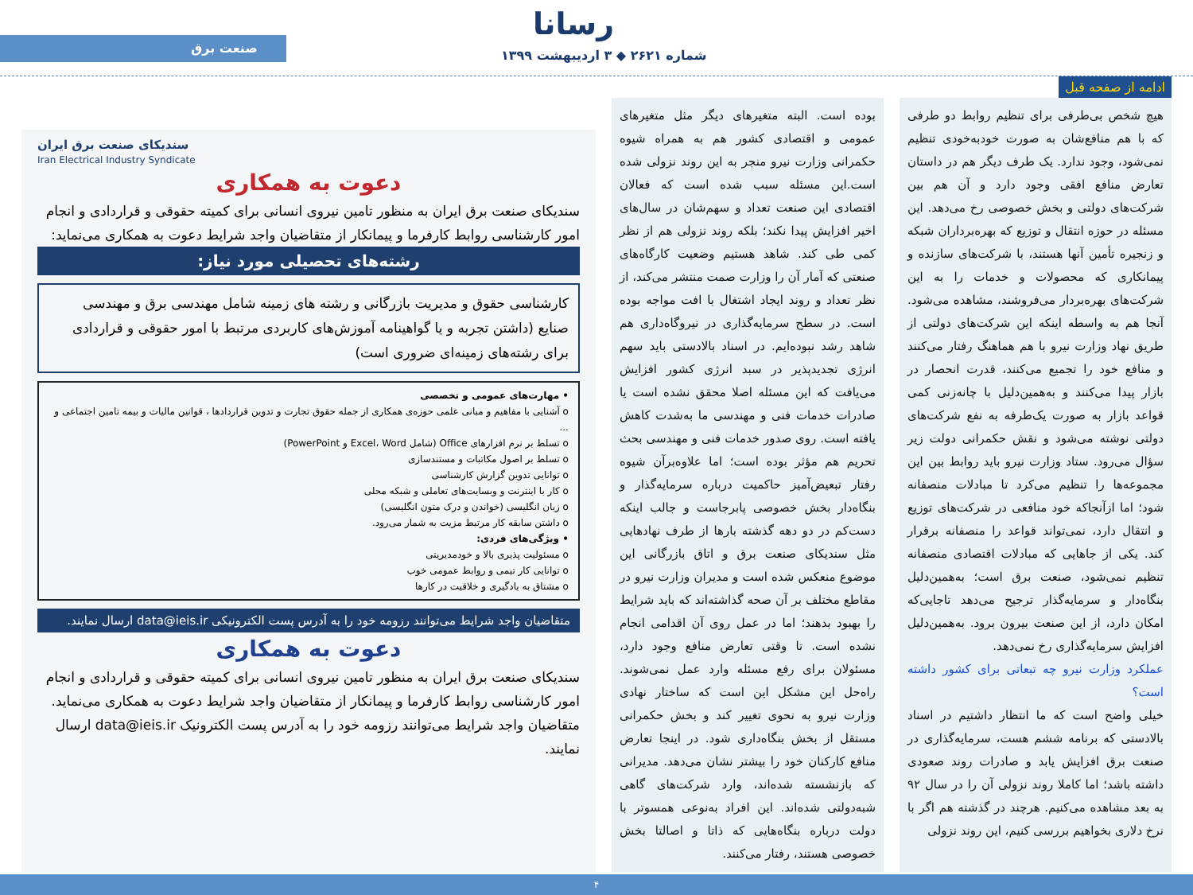رسانا
صنعت برق
شماره ۲۶۲۱ ◆ ۳ اردیبهشت ۱۳۹۹
ادامه از صفحه قبل
هیچ شخص بی‌طرفی برای تنظیم روابط دو طرفی که با هم منافع‌شان به صورت خودبه‌خودی تنظیم نمی‌شود، وجود ندارد. یک طرف دیگر هم در داستان تعارض منافع افقی وجود دارد و آن هم بین شرکت‌های دولتی و بخش خصوصی رخ می‌دهد. این مسئله در حوزه انتقال و توزیع که بهره‌برداران شبکه و زنجیره تأمین آنها هستند، با شرکت‌های سازنده و پیمانکاری که محصولات و خدمات را به این شرکت‌های بهره‌بردار می‌فروشند، مشاهده می‌شود. آنجا هم به واسطه اینکه این شرکت‌های دولتی از طریق نهاد وزارت نیرو با هم هماهنگ رفتار می‌کنند و منافع خود را تجمیع می‌کنند، قدرت انحصار در بازار پیدا می‌کنند و به‌همین‌دلیل با چانه‌زنی کمی قواعد بازار به صورت یک‌طرفه به نفع شرکت‌های دولتی نوشته می‌شود و نقش حکمرانی دولت زیر سؤال می‌رود. ستاد وزارت نیرو باید روابط بین این مجموعه‌ها را تنظیم می‌کرد تا مبادلات منصفانه شود؛ اما ازآنجاکه خود منافعی در شرکت‌های توزیع و انتقال دارد، نمی‌تواند قواعد را منصفانه برقرار کند. یکی از جاهایی که مبادلات اقتصادی منصفانه تنظیم نمی‌شود، صنعت برق است؛ به‌همین‌دلیل بنگاه‌دار و سرمایه‌گذار ترجیح می‌دهد تاجایی‌که امکان دارد، از این صنعت بیرون برود. به‌همین‌دلیل افزایش سرمایه‌گذاری رخ نمی‌دهد.
عملکرد وزارت نیرو چه تبعاتی برای کشور داشته است؟
خیلی واضح است که ما انتظار داشتیم در اسناد بالادستی که برنامه ششم هست، سرمایه‌گذاری در صنعت برق افزایش یابد و صادرات روند صعودی داشته باشد؛ اما کاملا روند نزولی آن را در سال ۹۲ به بعد مشاهده می‌کنیم. هرچند در گذشته هم اگر با نرخ دلاری بخواهیم بررسی کنیم، این روند نزولی
بوده است. البته متغیرهای دیگر مثل متغیرهای عمومی و اقتصادی کشور هم به همراه شیوه حکمرانی وزارت نیرو منجر به این روند نزولی شده است.این مسئله سبب شده است که فعالان اقتصادی این صنعت تعداد و سهم‌شان در سال‌های اخیر افزایش پیدا نکند؛ بلکه روند نزولی هم از نظر کمی طی کند. شاهد هستیم وضعیت کارگاه‌های صنعتی که آمار آن را وزارت صمت منتشر می‌کند، از نظر تعداد و روند ایجاد اشتغال با افت مواجه بوده است. در سطح سرمایه‌گذاری در نیروگاه‌داری هم شاهد رشد نبوده‌ایم. در اسناد بالادستی باید سهم انرژی تجدیدپذیر در سبد انرژی کشور افزایش می‌یافت که این مسئله اصلا محقق نشده است یا صادرات خدمات فنی و مهندسی ما به‌شدت کاهش یافته است. روی صدور خدمات فنی و مهندسی بحث تحریم هم مؤثر بوده است؛ اما علاوه‌برآن شیوه رفتار تبعیض‌آمیز حاکمیت درباره سرمایه‌گذار و بنگاه‌دار بخش خصوصی پابرجاست و جالب اینکه دست‌کم در دو دهه گذشته بارها از طرف نهادهایی مثل سندیکای صنعت برق و اتاق بازرگانی این موضوع منعکس شده است و مدیران وزارت نیرو در مقاطع مختلف بر آن صحه گذاشته‌اند که باید شرایط را بهبود بدهند؛ اما در عمل روی آن اقدامی انجام نشده است. تا وقتی تعارض منافع وجود دارد، مسئولان برای رفع مسئله وارد عمل نمی‌شوند. راه‌حل این مشکل این است که ساختار نهادی وزارت نیرو به نحوی تغییر کند و بخش حکمرانی مستقل از بخش بنگاه‌داری شود. در اینجا تعارض منافع کارکنان خود را بیشتر نشان می‌دهد. مدیرانی که بازنشسته شده‌اند، وارد شرکت‌های گاهی شبه‌دولتی شده‌اند. این افراد به‌نوعی همسوتر با دولت درباره بنگاه‌هایی که ذاتا و اصالتا بخش خصوصی هستند، رفتار می‌کنند.
سندیکای صنعت برق ایران
Iran Electrical Industry Syndicate
دعوت به همکاری
سندیکای صنعت برق ایران به منظور تامین نیروی انسانی برای کمیته حقوقی و قراردادی و انجام امور کارشناسی روابط کارفرما و پیمانکار از متقاضیان واجد شرایط دعوت به همکاری می‌نماید:
رشته‌های تحصیلی مورد نیاز:
کارشناسی حقوق و مدیریت بازرگانی و رشته های زمینه شامل مهندسی برق و مهندسی صنایع (داشتن تجربه و یا گواهینامه آموزش‌های کاربردی مرتبط با امور حقوقی و قراردادی برای رشته‌های زمینه‌ای ضروری است)
• مهارت‌های عمومی و تخصصی
o آشنایی با مفاهیم و مبانی علمی حوزه‌ی همکاری از جمله حقوق تجارت و تدوین قراردادها ، قوانین مالیات و بیمه تامین اجتماعی و ...
o تسلط بر نرم افزارهای Office (شامل Excel، Word و PowerPoint)
o تسلط بر اصول مکاتبات و مستندسازی
o توانایی تدوین گزارش کارشناسی
o کار با اینترنت و وبسایت‌های تعاملی و شبکه محلی
o زبان انگلیسی (خواندن و درک متون انگلیسی)
o داشتن سابقه کار مرتبط مزیت به شمار می‌رود.
• ویژگی‌های فردی:
o مسئولیت پذیری بالا و خودمدیریتی
o توانایی کار تیمی و روابط عمومی خوب
o مشتاق به یادگیری و خلاقیت در کارها
متقاضیان واجد شرایط می‌توانند رزومه خود را به آدرس پست الکترونیکی data@ieis.ir ارسال نمایند.
دعوت به همکاری
سندیکای صنعت برق ایران به منظور تامین نیروی انسانی برای کمیته حقوقی و قراردادی و انجام امور کارشناسی روابط کارفرما و پیمانکار از متقاضیان واجد شرایط دعوت به همکاری می‌نماید. متقاضیان واجد شرایط می‌توانند رزومه خود را به آدرس پست الکترونیک data@ieis.ir ارسال نمایند.
۴